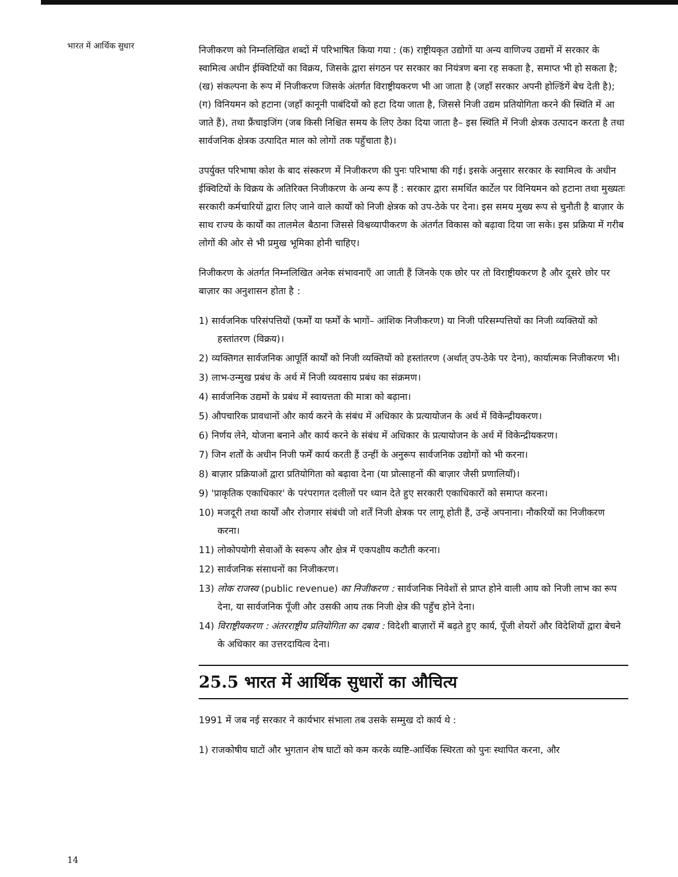भारत में आर्थिक सुधार
निजीकरण को निम्नलिखित शब्दों में परिभाषित किया गया : (क) राष्ट्रीयकृत उद्योगों या अन्य वाणिज्य उद्यमों में सरकार के स्वामित्व अधीन ईक्विटियों का विक्रय, जिसके द्वारा संगठन पर सरकार का नियंत्रण बना रह सकता है, समाप्त भी हो सकता है; (ख) संकल्पना के रूप में निजीकरण जिसके अंतर्गत विराष्ट्रीयकरण भी आ जाता है (जहाँ सरकार अपनी होल्डिंगें बेच देती है); (ग) विनियमन को हटाना (जहाँ कानूनी पाबंदियों को हटा दिया जाता है, जिससे निजी उद्यम प्रतियोगिता करने की स्थिति में आ जाते हैं), तथा फ्रैंचाइजिंग (जब किसी निश्चित समय के लिए ठेका दिया जाता है– इस स्थिति में निजी क्षेत्रक उत्पादन करता है तथा सार्वजनिक क्षेत्रक उत्पादित माल को लोगों तक पहुँचाता है)।
उपर्युक्त परिभाषा कोश के बाद संस्करण में निजीकरण की पुनः परिभाषा की गई। इसके अनुसार सरकार के स्वामित्व के अधीन ईक्विटियों के विक्रय के अतिरिक्त निजीकरण के अन्य रूप हैं : सरकार द्वारा समर्थित कार्टेल पर विनियमन को हटाना तथा मुख्यतः सरकारी कर्मचारियों द्वारा लिए जाने वाले कार्यों को निजी क्षेत्रक को उप-ठेके पर देना। इस समय मुख्य रूप से चुनौती है बाज़ार के साथ राज्य के कार्यों का तालमेल बैठाना जिससे विश्वव्यापीकरण के अंतर्गत विकास को बढ़ावा दिया जा सके। इस प्रक्रिया में गरीब लोगों की ओर से भी प्रमुख भूमिका होनी चाहिए।
निजीकरण के अंतर्गत निम्नलिखित अनेक संभावनाएँ आ जाती हैं जिनके एक छोर पर तो विराष्ट्रीयकरण है और दूसरे छोर पर बाज़ार का अनुशासन होता है :
1) सार्वजनिक परिसंपत्तियों (फर्मों या फर्मों के भागों– आंशिक निजीकरण) या निजी परिसम्पत्तियों का निजी व्यक्तियों को हस्तांतरण (विक्रय)।
2) व्यक्तिगत सार्वजनिक आपूर्ति कार्यों को निजी व्यक्तियों को हस्तांतरण (अर्थात् उप-ठेके पर देना), कार्यात्मक निजीकरण भी।
3) लाभ-उन्मुख प्रबंध के अर्थ में निजी व्यवसाय प्रबंध का संक्रमण।
4) सार्वजनिक उद्यमों के प्रबंध में स्वायत्तता की मात्रा को बढ़ाना।
5) औपचारिक प्रावधानों और कार्य करने के संबंध में अधिकार के प्रत्यायोजन के अर्थ में विकेन्द्रीयकरण।
6) निर्णय लेने, योजना बनाने और कार्य करने के संबंध में अधिकार के प्रत्यायोजन के अर्थ में विकेन्द्रीयकरण।
7) जिन शर्तों के अधीन निजी फर्में कार्य करती हैं उन्हीं के अनुरूप सार्वजनिक उद्योगों को भी करना।
8) बाज़ार प्रक्रियाओं द्वारा प्रतियोगिता को बढ़ावा देना (या प्रोत्साहनों की बाज़ार जैसी प्रणालियाँ)।
9) 'प्राकृतिक एकाधिकार' के परंपरागत दलीलों पर ध्यान देते हुए सरकारी एकाधिकारों को समाप्त करना।
10) मजदूरी तथा कार्यों और रोजगार संबंधी जो शर्तें निजी क्षेत्रक पर लागू होती हैं, उन्हें अपनाना। नौकरियों का निजीकरण करना।
11) लोकोपयोगी सेवाओं के स्वरूप और क्षेत्र में एकपक्षीय कटौती करना।
12) सार्वजनिक संसाधनों का निजीकरण।
13) लोक राजस्व (public revenue) का निजीकरण : सार्वजनिक निवेशों से प्राप्त होने वाली आय को निजी लाभ का रूप देना, या सार्वजनिक पूँजी और उसकी आय तक निजी क्षेत्र की पहुँच होने देना।
14) विराष्ट्रीयकरण : अंतरराष्ट्रीय प्रतियोगिता का दबाव : विदेशी बाज़ारों में बढ़ते हुए कार्य, पूँजी शेयरों और विदेशियों द्वारा बेचने के अधिकार का उत्तरदायित्व देना।
25.5 भारत में आर्थिक सुधारों का औचित्य
1991 में जब नई सरकार ने कार्यभार संभाला तब उसके सम्मुख दो कार्य थे :
1) राजकोषीय घाटों और भुगतान शेष घाटों को कम करके व्यष्टि-आर्थिक स्थिरता को पुनः स्थापित करना, और
14